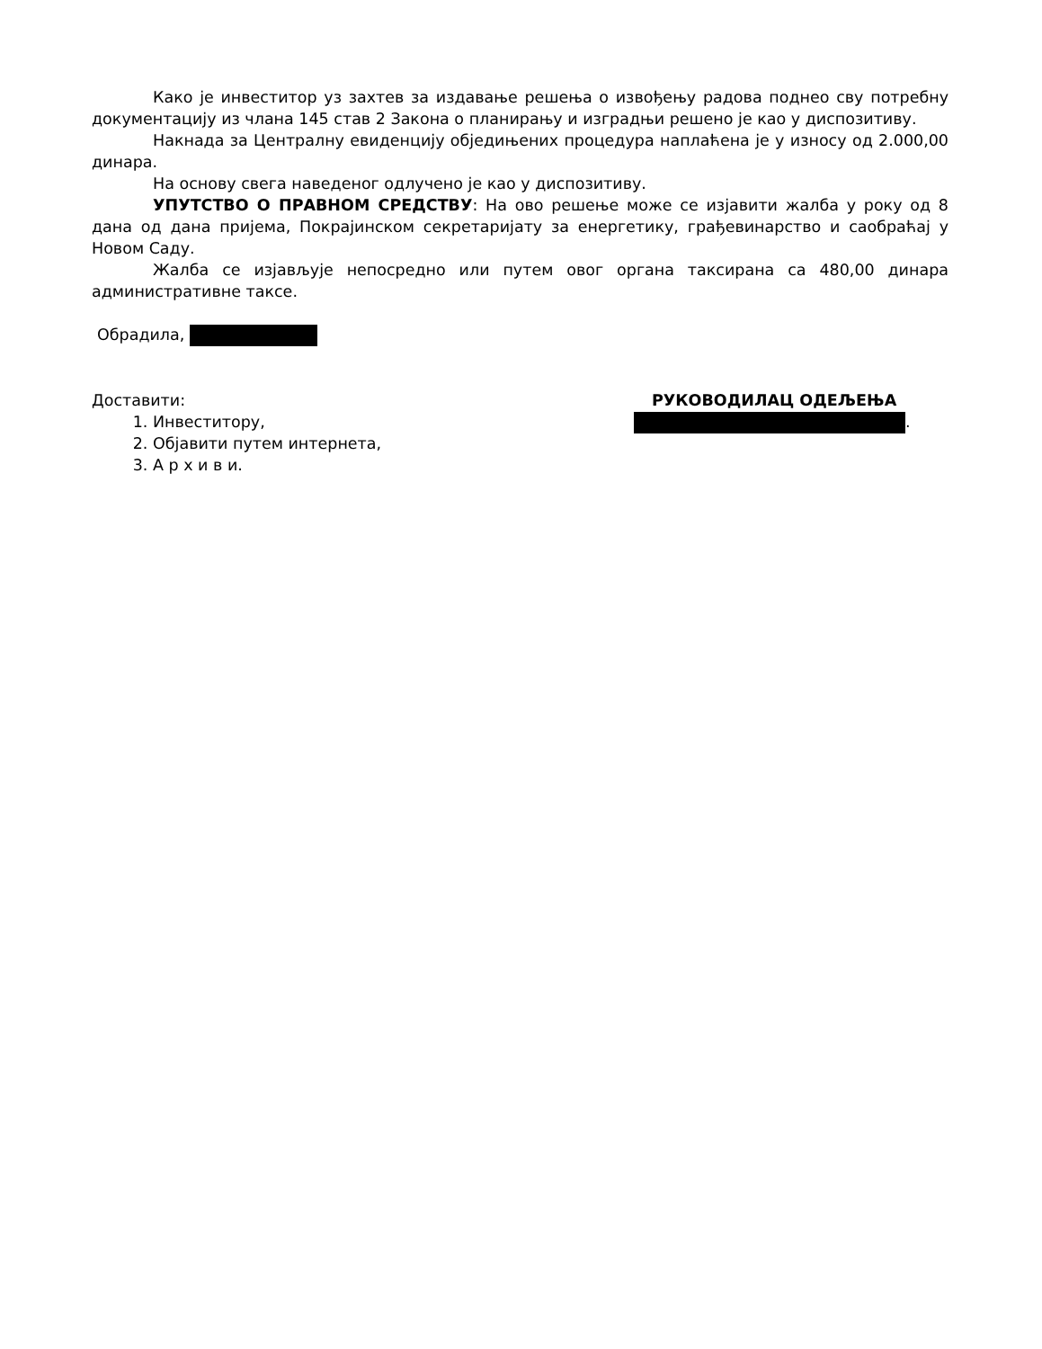Како је инвеститор уз захтев за издавање решења о извођењу радова поднео сву потребну документацију из члана 145 став 2 Закона о планирању и изградњи решено је као у диспозитиву.
Накнада за Централну евиденцију обједињених процедура наплаћена је у износу од 2.000,00 динара.
На основу свега наведеног одлучено је као у диспозитиву.
УПУТСТВО О ПРАВНОМ СРЕДСТВУ: На ово решење може се изјавити жалба у року од 8 дана од дана пријема, Покрајинском секретаријату за енергетику, грађевинарство и саобраћај у Новом Саду.
Жалба се изјављује непосредно или путем овог органа таксирана са 480,00 динара административне таксе.
Обрадила,
Доставити:
1. Инвеститору,
2. Објавити путем интернета,
3. А р х и в и.
РУКОВОДИЛАЦ ОДЕЉЕЊА
.